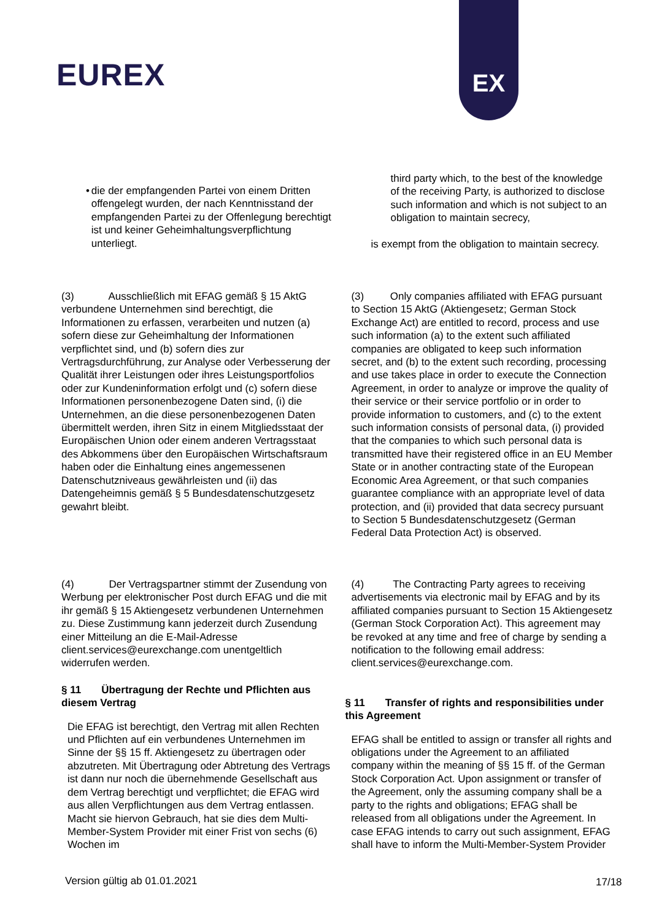EUREX
EX
• die der empfangenden Partei von einem Dritten offengelegt wurden, der nach Kenntnisstand der empfangenden Partei zu der Offenlegung berechtigt ist und keiner Geheimhaltungsverpflichtung unterliegt.
third party which, to the best of the knowledge of the receiving Party, is authorized to disclose such information and which is not subject to an obligation to maintain secrecy,
is exempt from the obligation to maintain secrecy.
(3) Ausschließlich mit EFAG gemäß § 15 AktG verbundene Unternehmen sind berechtigt, die Informationen zu erfassen, verarbeiten und nutzen (a) sofern diese zur Geheimhaltung der Informationen verpflichtet sind, und (b) sofern dies zur Vertragsdurchführung, zur Analyse oder Verbesserung der Qualität ihrer Leistungen oder ihres Leistungsportfolios oder zur Kundeninformation erfolgt und (c) sofern diese Informationen personenbezogene Daten sind, (i) die Unternehmen, an die diese personenbezogenen Daten übermittelt werden, ihren Sitz in einem Mitgliedsstaat der Europäischen Union oder einem anderen Vertragsstaat des Abkommens über den Europäischen Wirtschaftsraum haben oder die Einhaltung eines angemessenen Datenschutzniveaus gewährleisten und (ii) das Datengeheimnis gemäß § 5 Bundesdatenschutzgesetz gewahrt bleibt.
(3) Only companies affiliated with EFAG pursuant to Section 15 AktG (Aktiengesetz; German Stock Exchange Act) are entitled to record, process and use such information (a) to the extent such affiliated companies are obligated to keep such information secret, and (b) to the extent such recording, processing and use takes place in order to execute the Connection Agreement, in order to analyze or improve the quality of their service or their service portfolio or in order to provide information to customers, and (c) to the extent such information consists of personal data, (i) provided that the companies to which such personal data is transmitted have their registered office in an EU Member State or in another contracting state of the European Economic Area Agreement, or that such companies guarantee compliance with an appropriate level of data protection, and (ii) provided that data secrecy pursuant to Section 5 Bundesdatenschutzgesetz (German Federal Data Protection Act) is observed.
(4) Der Vertragspartner stimmt der Zusendung von Werbung per elektronischer Post durch EFAG und die mit ihr gemäß § 15 Aktiengesetz verbundenen Unternehmen zu. Diese Zustimmung kann jederzeit durch Zusendung einer Mitteilung an die E-Mail-Adresse client.services@eurexchange.com unentgeltlich widerrufen werden.
§ 11 Übertragung der Rechte und Pflichten aus diesem Vertrag
Die EFAG ist berechtigt, den Vertrag mit allen Rechten und Pflichten auf ein verbundenes Unternehmen im Sinne der §§ 15 ff. Aktiengesetz zu übertragen oder abzutreten. Mit Übertragung oder Abtretung des Vertrags ist dann nur noch die übernehmende Gesellschaft aus dem Vertrag berechtigt und verpflichtet; die EFAG wird aus allen Verpflichtungen aus dem Vertrag entlassen. Macht sie hiervon Gebrauch, hat sie dies dem Multi-Member-System Provider mit einer Frist von sechs (6) Wochen im
(4) The Contracting Party agrees to receiving advertisements via electronic mail by EFAG and by its affiliated companies pursuant to Section 15 Aktiengesetz (German Stock Corporation Act). This agreement may be revoked at any time and free of charge by sending a notification to the following email address: client.services@eurexchange.com.
§ 11 Transfer of rights and responsibilities under this Agreement
EFAG shall be entitled to assign or transfer all rights and obligations under the Agreement to an affiliated company within the meaning of §§ 15 ff. of the German Stock Corporation Act. Upon assignment or transfer of the Agreement, only the assuming company shall be a party to the rights and obligations; EFAG shall be released from all obligations under the Agreement. In case EFAG intends to carry out such assignment, EFAG shall have to inform the Multi-Member-System Provider
Version gültig ab 01.01.2021 17/18